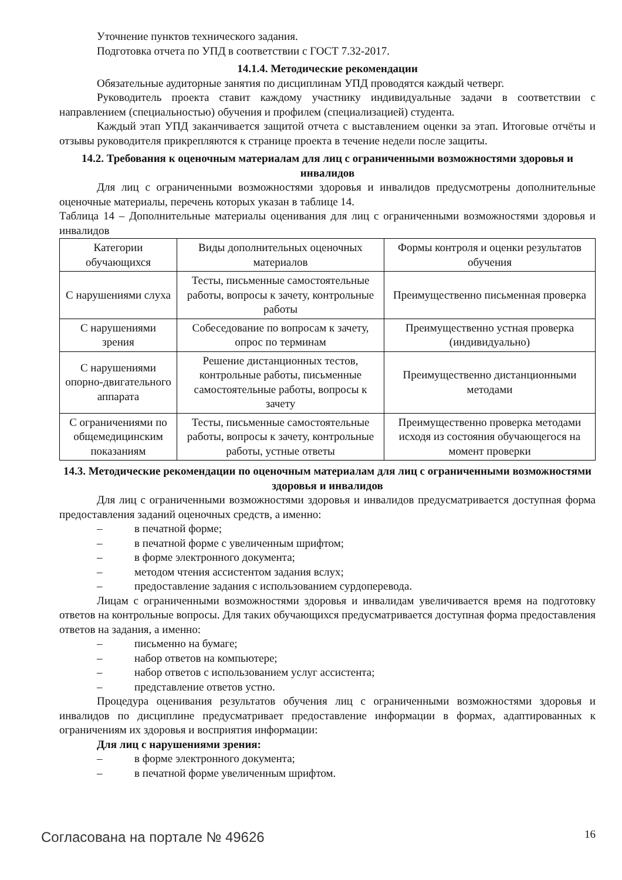Уточнение пунктов технического задания.
Подготовка отчета по УПД в соответствии с ГОСТ 7.32-2017.
14.1.4. Методические рекомендации
Обязательные аудиторные занятия по дисциплинам УПД проводятся каждый четверг.
Руководитель проекта ставит каждому участнику индивидуальные задачи в соответствии с направлением (специальностью) обучения и профилем (специализацией) студента.
Каждый этап УПД заканчивается защитой отчета с выставлением оценки за этап. Итоговые отчёты и отзывы руководителя прикрепляются к странице проекта в течение недели после защиты.
14.2. Требования к оценочным материалам для лиц с ограниченными возможностями здоровья и инвалидов
Для лиц с ограниченными возможностями здоровья и инвалидов предусмотрены дополнительные оценочные материалы, перечень которых указан в таблице 14.
Таблица 14 – Дополнительные материалы оценивания для лиц с ограниченными возможностями здоровья и инвалидов
| Категории обучающихся | Виды дополнительных оценочных материалов | Формы контроля и оценки результатов обучения |
| С нарушениями слуха | Тесты, письменные самостоятельные работы, вопросы к зачету, контрольные работы | Преимущественно письменная проверка |
| С нарушениями зрения | Собеседование по вопросам к зачету, опрос по терминам | Преимущественно устная проверка (индивидуально) |
| С нарушениями опорно-двигательного аппарата | Решение дистанционных тестов, контрольные работы, письменные самостоятельные работы, вопросы к зачету | Преимущественно дистанционными методами |
| С ограничениями по общемедицинским показаниям | Тесты, письменные самостоятельные работы, вопросы к зачету, контрольные работы, устные ответы | Преимущественно проверка методами исходя из состояния обучающегося на момент проверки |
14.3. Методические рекомендации по оценочным материалам для лиц с ограниченными возможностями здоровья и инвалидов
Для лиц с ограниченными возможностями здоровья и инвалидов предусматривается доступная форма предоставления заданий оценочных средств, а именно:
– в печатной форме;
– в печатной форме с увеличенным шрифтом;
– в форме электронного документа;
– методом чтения ассистентом задания вслух;
– предоставление задания с использованием сурдоперевода.
Лицам с ограниченными возможностями здоровья и инвалидам увеличивается время на подготовку ответов на контрольные вопросы. Для таких обучающихся предусматривается доступная форма предоставления ответов на задания, а именно:
– письменно на бумаге;
– набор ответов на компьютере;
– набор ответов с использованием услуг ассистента;
– представление ответов устно.
Процедура оценивания результатов обучения лиц с ограниченными возможностями здоровья и инвалидов по дисциплине предусматривает предоставление информации в формах, адаптированных к ограничениям их здоровья и восприятия информации:
Для лиц с нарушениями зрения:
– в форме электронного документа;
– в печатной форме увеличенным шрифтом.
Согласована на портале № 49626 16